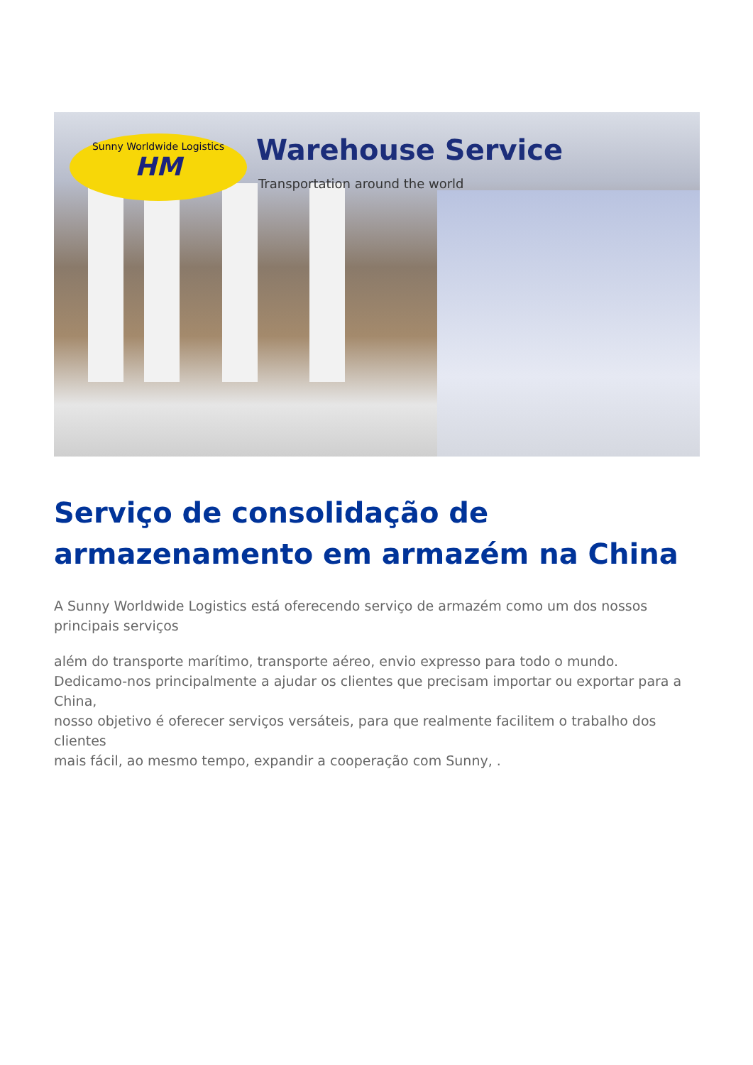Sunny Worldwide Logistics
HM
Warehouse Service
Transportation around the world
Serviço de consolidação de armazenamento em armazém na China
A Sunny Worldwide Logistics está oferecendo serviço de armazém como um dos nossos principais serviços
além do transporte marítimo, transporte aéreo, envio expresso para todo o mundo.
Dedicamo-nos principalmente a ajudar os clientes que precisam importar ou exportar para a China,
nosso objetivo é oferecer serviços versáteis, para que realmente facilitem o trabalho dos clientes
mais fácil, ao mesmo tempo, expandir a cooperação com Sunny, .